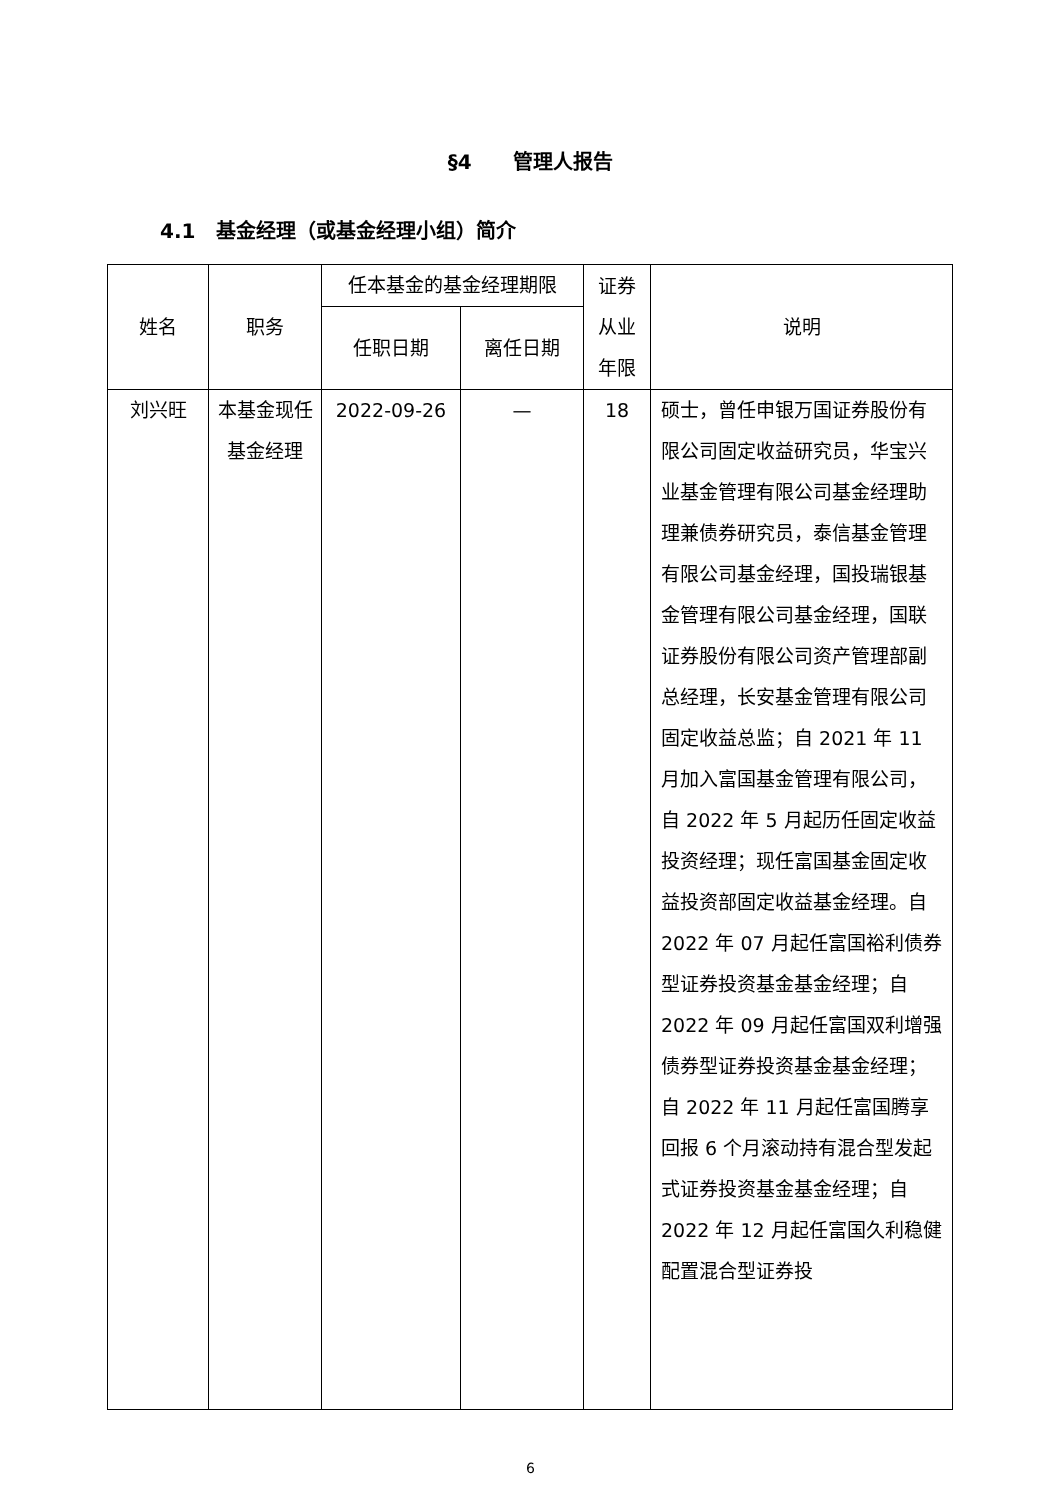§4 管理人报告
4.1 基金经理（或基金经理小组）简介
| 姓名 | 职务 | 任本基金的基金经理期限 | | 证券从业年限 | 说明 |
| --- | --- | --- | --- | --- | --- |
| | | 任职日期 | 离任日期 | | |
| 刘兴旺 | 本基金现任基金经理 | 2022-09-26 | — | 18 | 硕士，曾任申银万国证券股份有限公司固定收益研究员，华宝兴业基金管理有限公司基金经理助理兼债券研究员，泰信基金管理有限公司基金经理，国投瑞银基金管理有限公司基金经理，国联证券股份有限公司资产管理部副总经理，长安基金管理有限公司固定收益总监；自 2021 年 11 月加入富国基金管理有限公司，自 2022 年 5 月起历任固定收益投资经理；现任富国基金固定收益投资部固定收益基金经理。自 2022 年 07 月起任富国裕利债券型证券投资基金基金经理；自 2022 年 09 月起任富国双利增强债券型证券投资基金基金经理；自 2022 年 11 月起任富国腾享回报 6 个月滚动持有混合型发起式证券投资基金基金经理；自 2022 年 12 月起任富国久利稳健配置混合型证券投 |
6